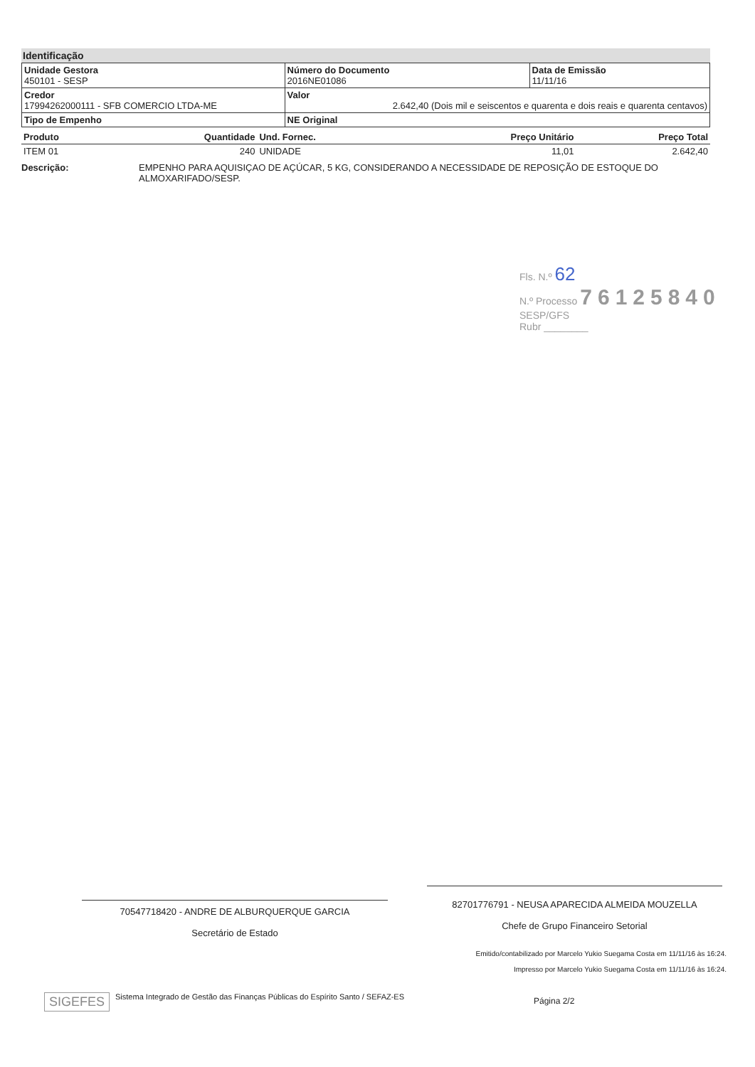Identificação
| Unidade Gestora 450101 - SESP | Número do Documento 2016NE01086 | Data de Emissão 11/11/16 |
| Credor 17994262000111 - SFB COMERCIO LTDA-ME | Valor 2.642,40 (Dois mil e seiscentos e quarenta e dois reais e quarenta centavos) | |
| Tipo de Empenho | NE Original | |
| Produto | Quantidade | Und. Fornec. | Preço Unitário | Preço Total |
| ITEM 01 | 240 | UNIDADE | 11,01 | 2.642,40 |
Descrição: EMPENHO PARA AQUISIÇAO DE AÇÚCAR, 5 KG, CONSIDERANDO A NECESSIDADE DE REPOSIÇÃO DE ESTOQUE DO ALMOXARIFADO/SESP.
Fls. N.º 62
N.º Processo 76125840
SESP/GFS
Rubr ________
70547718420 - ANDRE DE ALBURQUERQUE GARCIA
Secretário de Estado
82701776791 - NEUSA APARECIDA ALMEIDA MOUZELLA
Chefe de Grupo Financeiro Setorial
Emitido/contabilizado por Marcelo Yukio Suegama Costa em 11/11/16 às 16:24.
Impresso por Marcelo Yukio Suegama Costa em 11/11/16 às 16:24.
SIGEFES Sistema Integrado de Gestão das Finanças Públicas do Espírito Santo / SEFAZ-ES Página 2/2